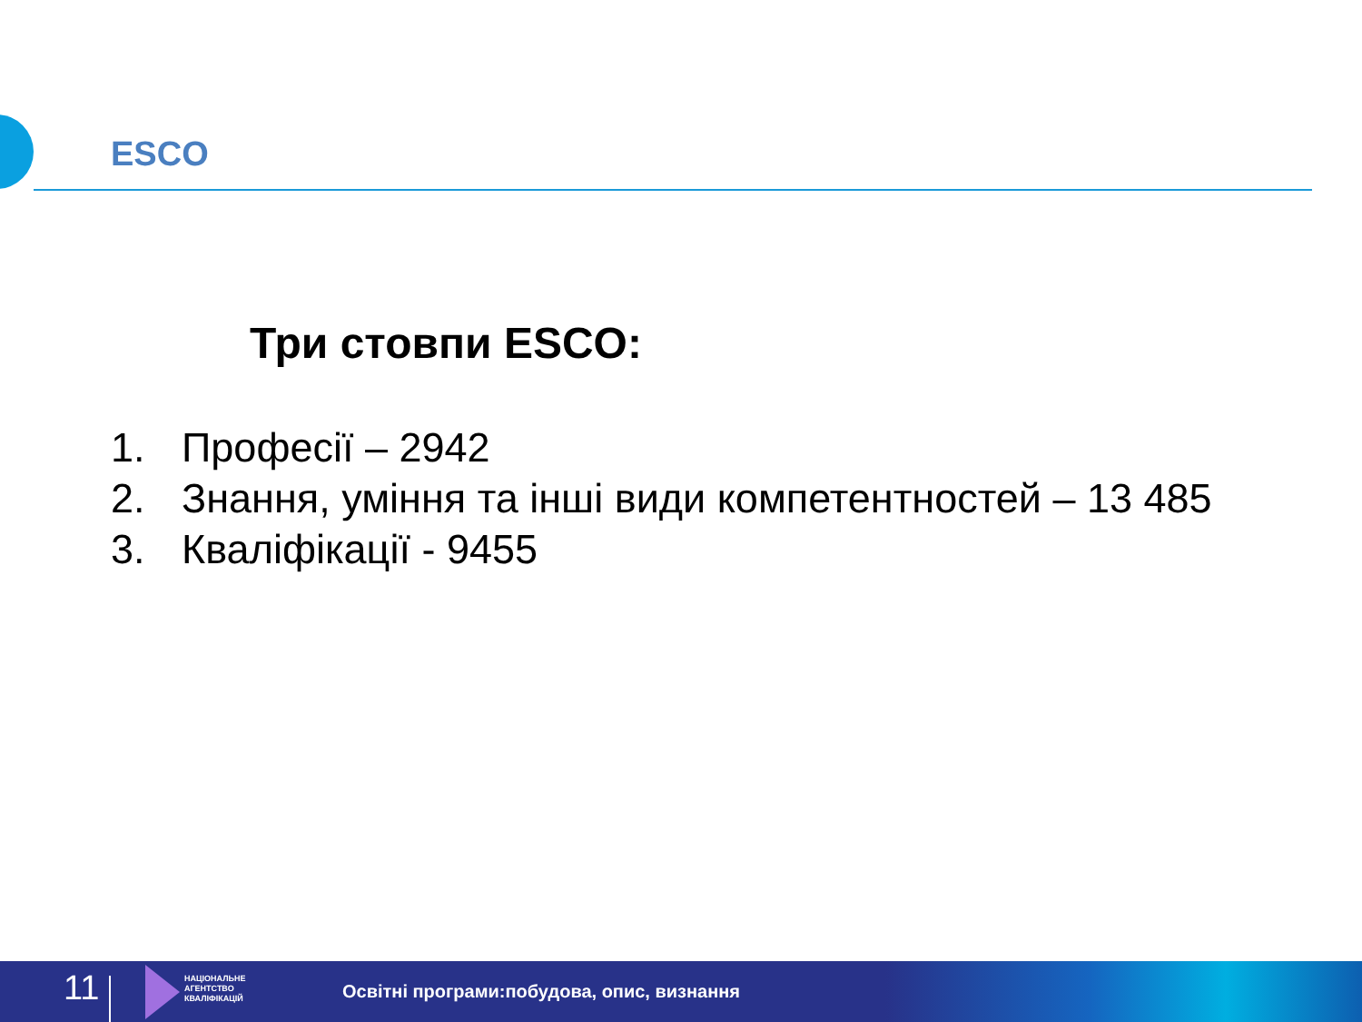ESCO
Три стовпи ESCO:
1. Професії – 2942
2. Знання, уміння та інші види компетентностей – 13 485
3. Кваліфікації - 9455
11
НАЦІОНАЛЬНЕ
АГЕНТСТВО
КВАЛІФІКАЦІЙ
Освітні програми:побудова, опис, визнання